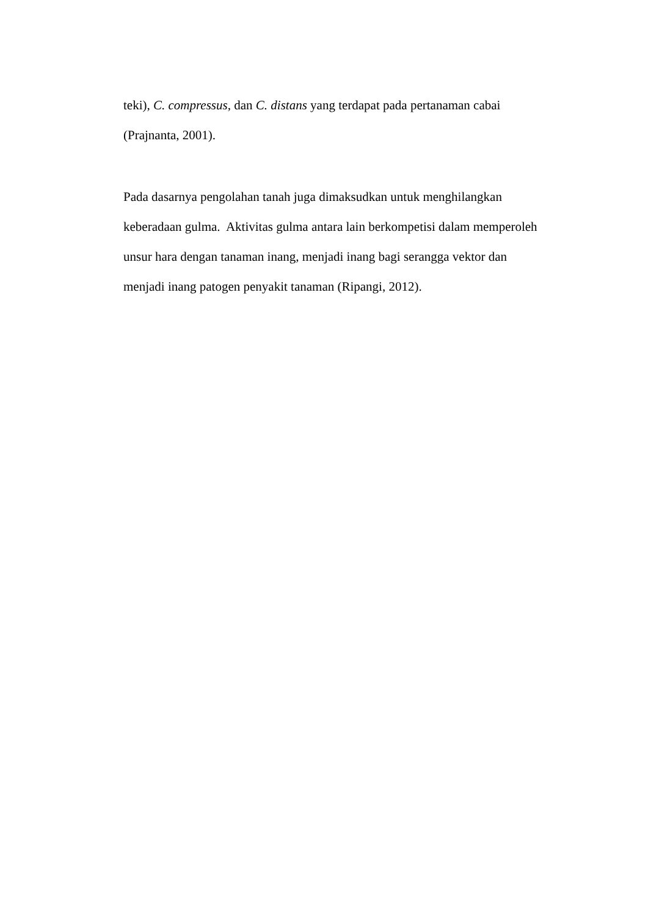teki), C. compressus, dan C. distans yang terdapat pada pertanaman cabai
(Prajnanta, 2001).
Pada dasarnya pengolahan tanah juga dimaksudkan untuk menghilangkan
keberadaan gulma. Aktivitas gulma antara lain berkompetisi dalam memperoleh
unsur hara dengan tanaman inang, menjadi inang bagi serangga vektor dan
menjadi inang patogen penyakit tanaman (Ripangi, 2012).